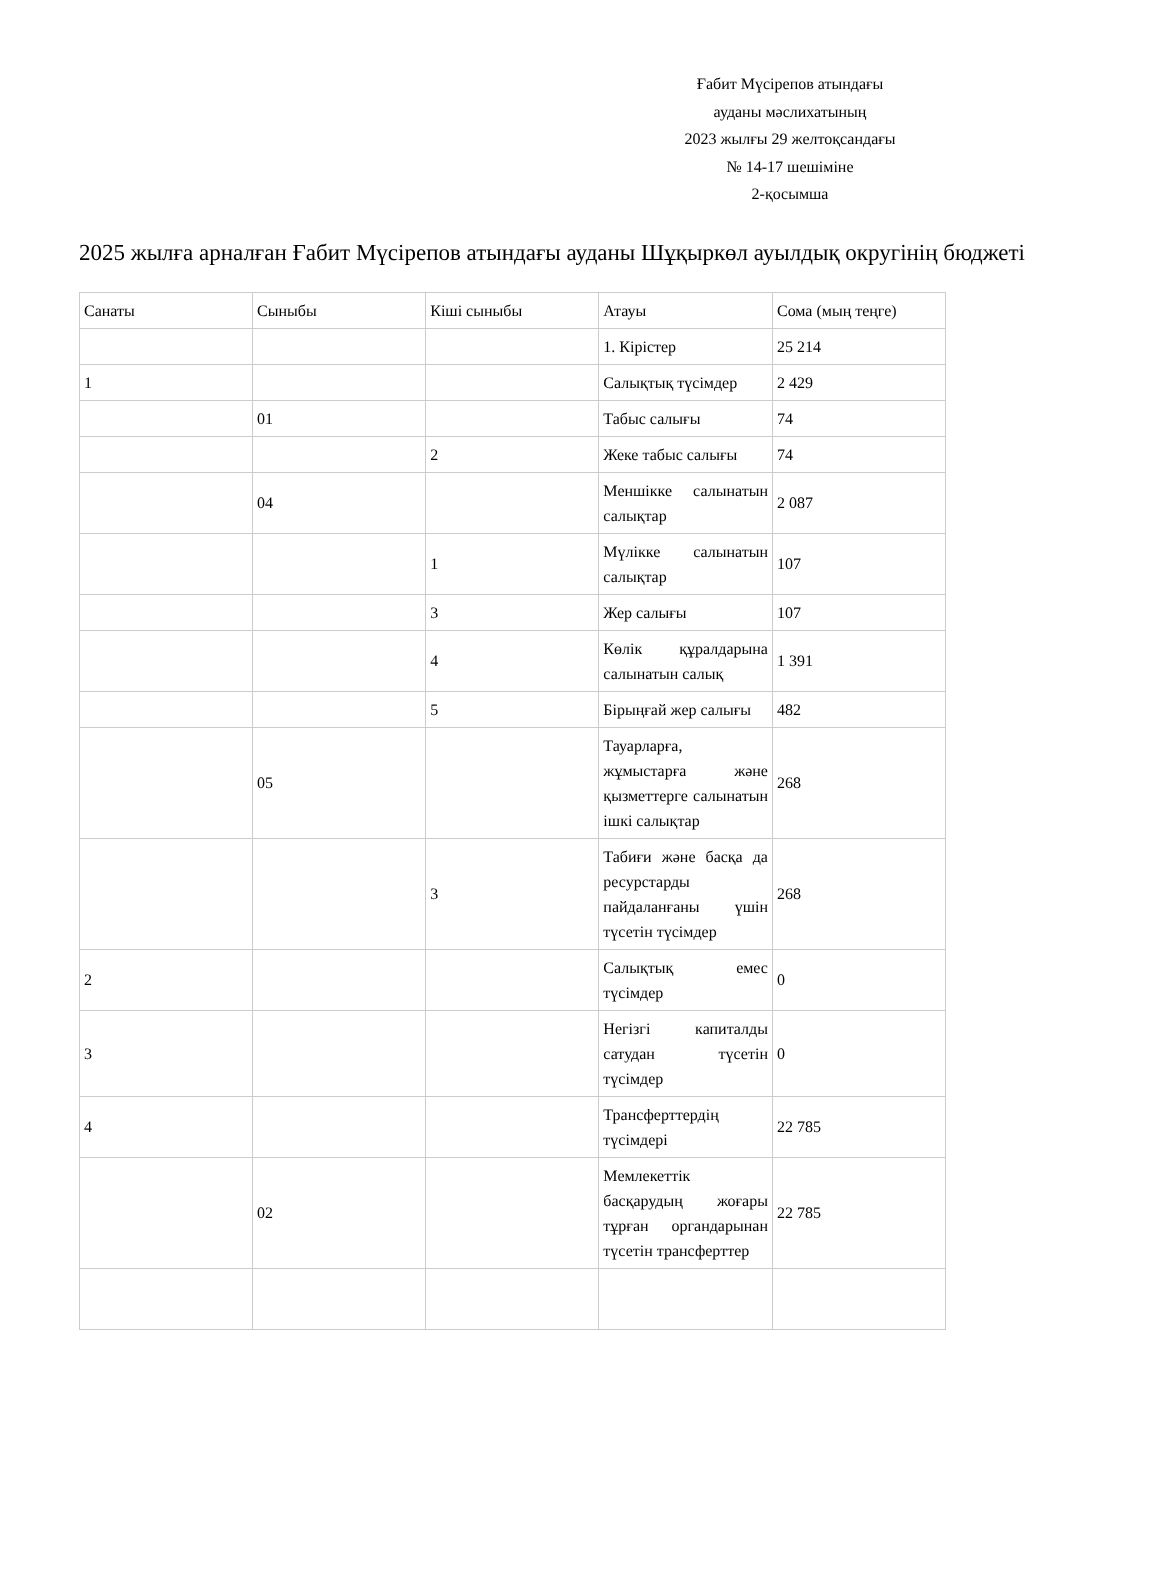Ғабит Мүсірепов атындағы
ауданы мәслихатының
2023 жылғы 29 желтоқсандағы
№ 14-17 шешіміне
2-қосымша
2025 жылға арналған Ғабит Мүсірепов атындағы ауданы Шұқыркөл ауылдық округінің бюджеті
| Санаты | Сыныбы | Кіші сыныбы | Атауы | Сома (мың теңге) |
| | | | 1. Кірістер | 25 214 |
| 1 | | | Салықтық түсімдер | 2 429 |
| | 01 | | Табыс салығы | 74 |
| | | 2 | Жеке табыс салығы | 74 |
| | 04 | | Меншікке салынатын салықтар | 2 087 |
| | | 1 | Мүлікке салынатын салықтар | 107 |
| | | 3 | Жер салығы | 107 |
| | | 4 | Көлік құралдарына салынатын салық | 1 391 |
| | | 5 | Бірыңғай жер салығы | 482 |
| | 05 | | Тауарларға, жұмыстарға және қызметтерге салынатын ішкі салықтар | 268 |
| | | 3 | Табиғи және басқа да ресурстарды пайдаланғаны үшін түсетін түсімдер | 268 |
| 2 | | | Салықтық емес түсімдер | 0 |
| 3 | | | Негізгі капиталды сатудан түсетін түсімдер | 0 |
| 4 | | | Трансферттердің түсімдері | 22 785 |
| | 02 | | Мемлекеттік басқарудың жоғары тұрған органдарынан түсетін трансферттер | 22 785 |